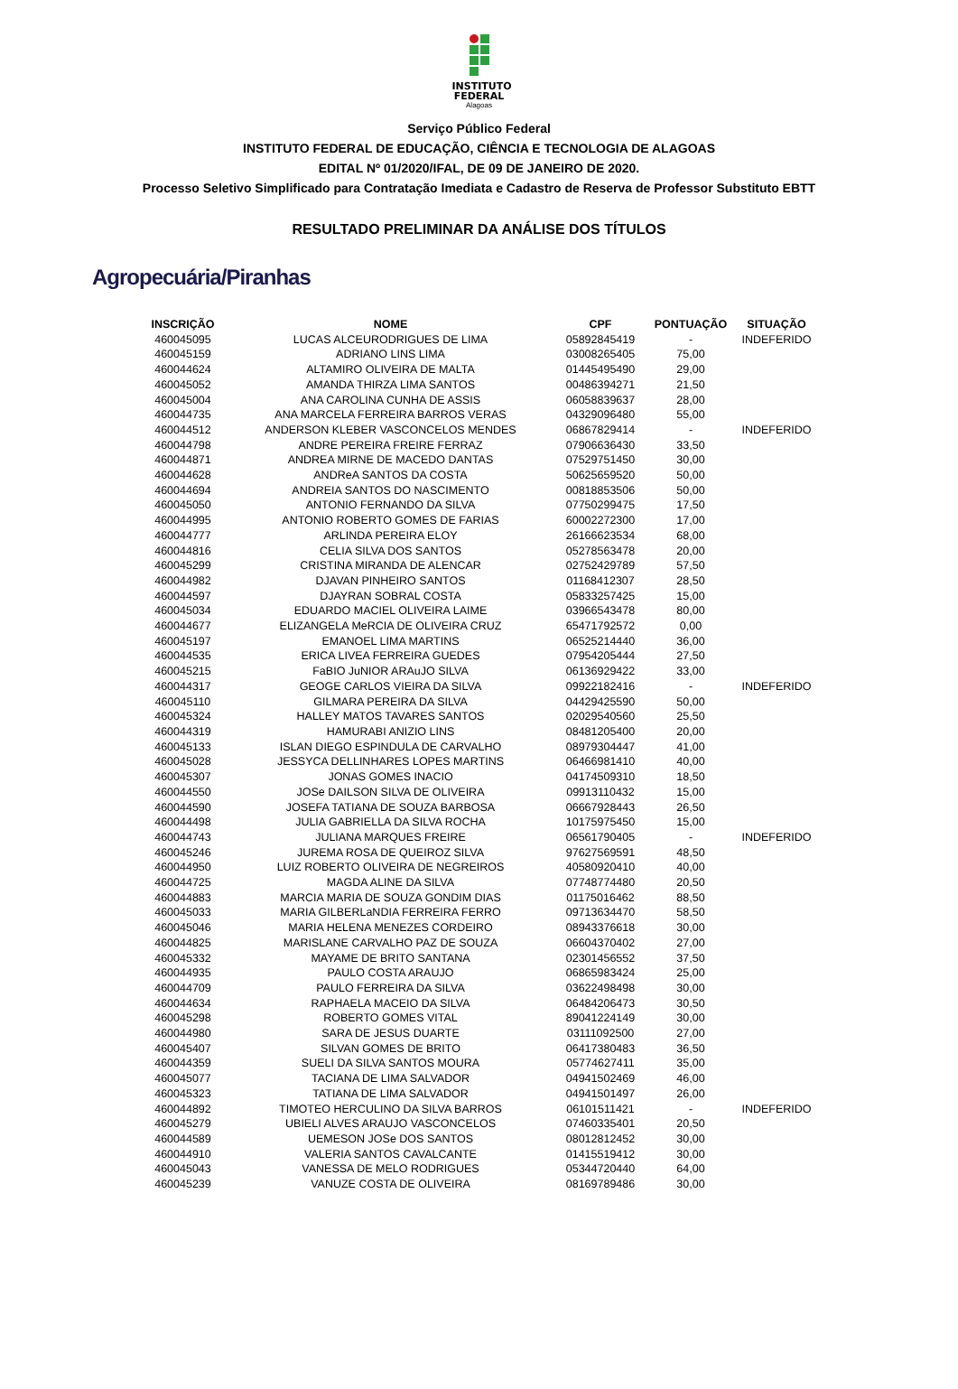INSTITUTO
FEDERAL
Alagoas
Serviço Público Federal
INSTITUTO FEDERAL DE EDUCAÇÃO, CIÊNCIA E TECNOLOGIA DE ALAGOAS
EDITAL Nº 01/2020/IFAL, DE 09 DE JANEIRO DE 2020.
Processo Seletivo Simplificado para Contratação Imediata e Cadastro de Reserva de Professor Substituto EBTT
RESULTADO PRELIMINAR DA ANÁLISE DOS TÍTULOS
Agropecuária/Piranhas
| INSCRIÇÃO | NOME | CPF | PONTUAÇÃO | SITUAÇÃO |
| --- | --- | --- | --- | --- |
| 460045095 | LUCAS ALCEURODRIGUES DE LIMA | 05892845419 | - | INDEFERIDO |
| 460045159 | ADRIANO LINS LIMA | 03008265405 | 75,00 | |
| 460044624 | ALTAMIRO OLIVEIRA DE MALTA | 01445495490 | 29,00 | |
| 460045052 | AMANDA THIRZA LIMA SANTOS | 00486394271 | 21,50 | |
| 460045004 | ANA CAROLINA CUNHA DE ASSIS | 06058839637 | 28,00 | |
| 460044735 | ANA MARCELA FERREIRA BARROS VERAS | 04329096480 | 55,00 | |
| 460044512 | ANDERSON KLEBER VASCONCELOS MENDES | 06867829414 | - | INDEFERIDO |
| 460044798 | ANDRE PEREIRA FREIRE FERRAZ | 07906636430 | 33,50 | |
| 460044871 | ANDREA MIRNE DE MACEDO DANTAS | 07529751450 | 30,00 | |
| 460044628 | ANDReA SANTOS DA COSTA | 50625659520 | 50,00 | |
| 460044694 | ANDREIA SANTOS DO NASCIMENTO | 00818853506 | 50,00 | |
| 460045050 | ANTONIO FERNANDO DA SILVA | 07750299475 | 17,50 | |
| 460044995 | ANTONIO ROBERTO GOMES DE FARIAS | 60002272300 | 17,00 | |
| 460044777 | ARLINDA PEREIRA ELOY | 26166623534 | 68,00 | |
| 460044816 | CELIA SILVA DOS SANTOS | 05278563478 | 20,00 | |
| 460045299 | CRISTINA MIRANDA DE ALENCAR | 02752429789 | 57,50 | |
| 460044982 | DJAVAN PINHEIRO SANTOS | 01168412307 | 28,50 | |
| 460044597 | DJAYRAN SOBRAL COSTA | 05833257425 | 15,00 | |
| 460045034 | EDUARDO MACIEL OLIVEIRA LAIME | 03966543478 | 80,00 | |
| 460044677 | ELIZANGELA MeRCIA DE OLIVEIRA CRUZ | 65471792572 | 0,00 | |
| 460045197 | EMANOEL LIMA MARTINS | 06525214440 | 36,00 | |
| 460044535 | ERICA LIVEA FERREIRA GUEDES | 07954205444 | 27,50 | |
| 460045215 | FaBIO JuNIOR ARAuJO SILVA | 06136929422 | 33,00 | |
| 460044317 | GEOGE CARLOS VIEIRA DA SILVA | 09922182416 | - | INDEFERIDO |
| 460045110 | GILMARA PEREIRA DA SILVA | 04429425590 | 50,00 | |
| 460045324 | HALLEY MATOS TAVARES SANTOS | 02029540560 | 25,50 | |
| 460044319 | HAMURABI ANIZIO LINS | 08481205400 | 20,00 | |
| 460045133 | ISLAN DIEGO ESPINDULA DE CARVALHO | 08979304447 | 41,00 | |
| 460045028 | JESSYCA DELLINHARES LOPES MARTINS | 06466981410 | 40,00 | |
| 460045307 | JONAS GOMES INACIO | 04174509310 | 18,50 | |
| 460044550 | JOSe DAILSON SILVA DE OLIVEIRA | 09913110432 | 15,00 | |
| 460044590 | JOSEFA TATIANA DE SOUZA BARBOSA | 06667928443 | 26,50 | |
| 460044498 | JULIA GABRIELLA DA SILVA ROCHA | 10175975450 | 15,00 | |
| 460044743 | JULIANA MARQUES FREIRE | 06561790405 | - | INDEFERIDO |
| 460045246 | JUREMA ROSA DE QUEIROZ SILVA | 97627569591 | 48,50 | |
| 460044950 | LUIZ ROBERTO OLIVEIRA DE NEGREIROS | 40580920410 | 40,00 | |
| 460044725 | MAGDA ALINE DA SILVA | 07748774480 | 20,50 | |
| 460044883 | MARCIA MARIA DE SOUZA GONDIM DIAS | 01175016462 | 88,50 | |
| 460045033 | MARIA GILBERLaNDIA FERREIRA FERRO | 09713634470 | 58,50 | |
| 460045046 | MARIA HELENA MENEZES CORDEIRO | 08943376618 | 30,00 | |
| 460044825 | MARISLANE CARVALHO PAZ DE SOUZA | 06604370402 | 27,00 | |
| 460045332 | MAYAME DE BRITO SANTANA | 02301456552 | 37,50 | |
| 460044935 | PAULO COSTA ARAUJO | 06865983424 | 25,00 | |
| 460044709 | PAULO FERREIRA DA SILVA | 03622498498 | 30,00 | |
| 460044634 | RAPHAELA MACEIO DA SILVA | 06484206473 | 30,50 | |
| 460045298 | ROBERTO GOMES VITAL | 89041224149 | 30,00 | |
| 460044980 | SARA DE JESUS DUARTE | 03111092500 | 27,00 | |
| 460045407 | SILVAN GOMES DE BRITO | 06417380483 | 36,50 | |
| 460044359 | SUELI DA SILVA SANTOS MOURA | 05774627411 | 35,00 | |
| 460045077 | TACIANA DE LIMA SALVADOR | 04941502469 | 46,00 | |
| 460045323 | TATIANA DE LIMA SALVADOR | 04941501497 | 26,00 | |
| 460044892 | TIMOTEO HERCULINO DA SILVA BARROS | 06101511421 | - | INDEFERIDO |
| 460045279 | UBIELI ALVES ARAUJO VASCONCELOS | 07460335401 | 20,50 | |
| 460044589 | UEMESON JOSe DOS SANTOS | 08012812452 | 30,00 | |
| 460044910 | VALERIA SANTOS CAVALCANTE | 01415519412 | 30,00 | |
| 460045043 | VANESSA DE MELO RODRIGUES | 05344720440 | 64,00 | |
| 460045239 | VANUZE COSTA DE OLIVEIRA | 08169789486 | 30,00 | |